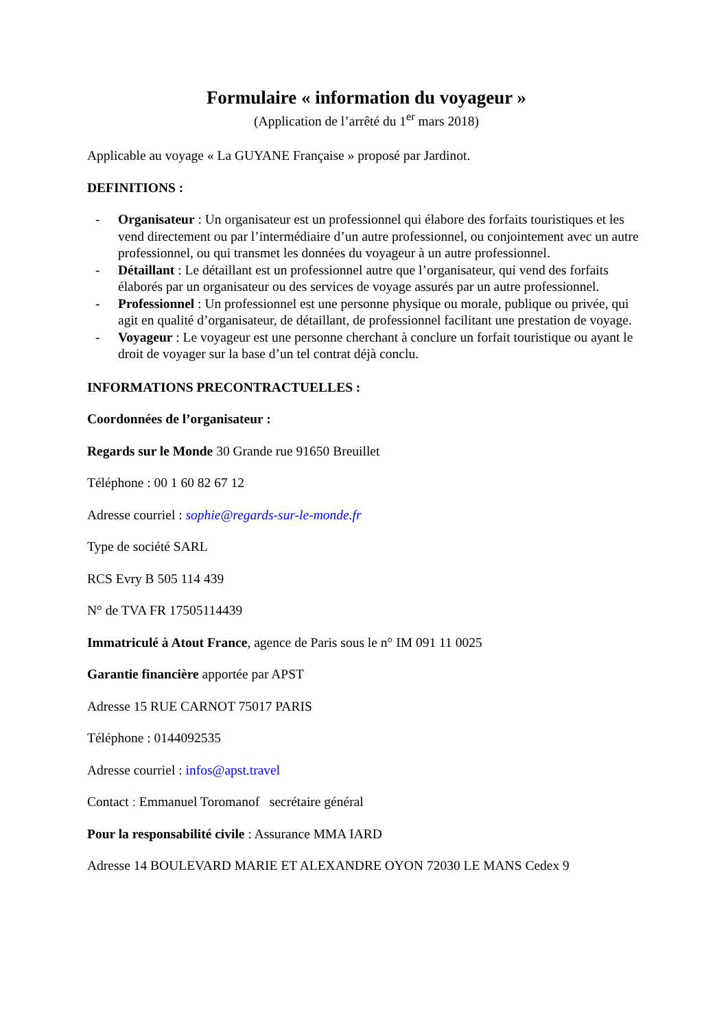Formulaire « information du voyageur »
(Application de l’arrêté du 1<sup>er</sup> mars 2018)
Applicable au voyage « La GUYANE Française » proposé par Jardinot.
DEFINITIONS :
- Organisateur : Un organisateur est un professionnel qui élabore des forfaits touristiques et les vend directement ou par l’intermédiaire d’un autre professionnel, ou conjointement avec un autre professionnel, ou qui transmet les données du voyageur à un autre professionnel.
- Détaillant : Le détaillant est un professionnel autre que l’organisateur, qui vend des forfaits élaborés par un organisateur ou des services de voyage assurés par un autre professionnel.
- Professionnel : Un professionnel est une personne physique ou morale, publique ou privée, qui agit en qualité d’organisateur, de détaillant, de professionnel facilitant une prestation de voyage.
- Voyageur : Le voyageur est une personne cherchant à conclure un forfait touristique ou ayant le droit de voyager sur la base d’un tel contrat déjà conclu.
INFORMATIONS PRECONTRACTUELLES :
Coordonnées de l’organisateur :
Regards sur le Monde 30 Grande rue 91650 Breuillet
Téléphone : 00 1 60 82 67 12
Adresse courriel : sophie@regards-sur-le-monde.fr
Type de société SARL
RCS Evry B 505 114 439
N° de TVA FR 17505114439
Immatriculé à Atout France, agence de Paris sous le n° IM 091 11 0025
Garantie financière apportée par APST
Adresse 15 RUE CARNOT 75017 PARIS
Téléphone : 0144092535
Adresse courriel : infos@apst.travel
Contact : Emmanuel Toromanof secrétaire général
Pour la responsabilité civile : Assurance MMA IARD
Adresse 14 BOULEVARD MARIE ET ALEXANDRE OYON 72030 LE MANS Cedex 9